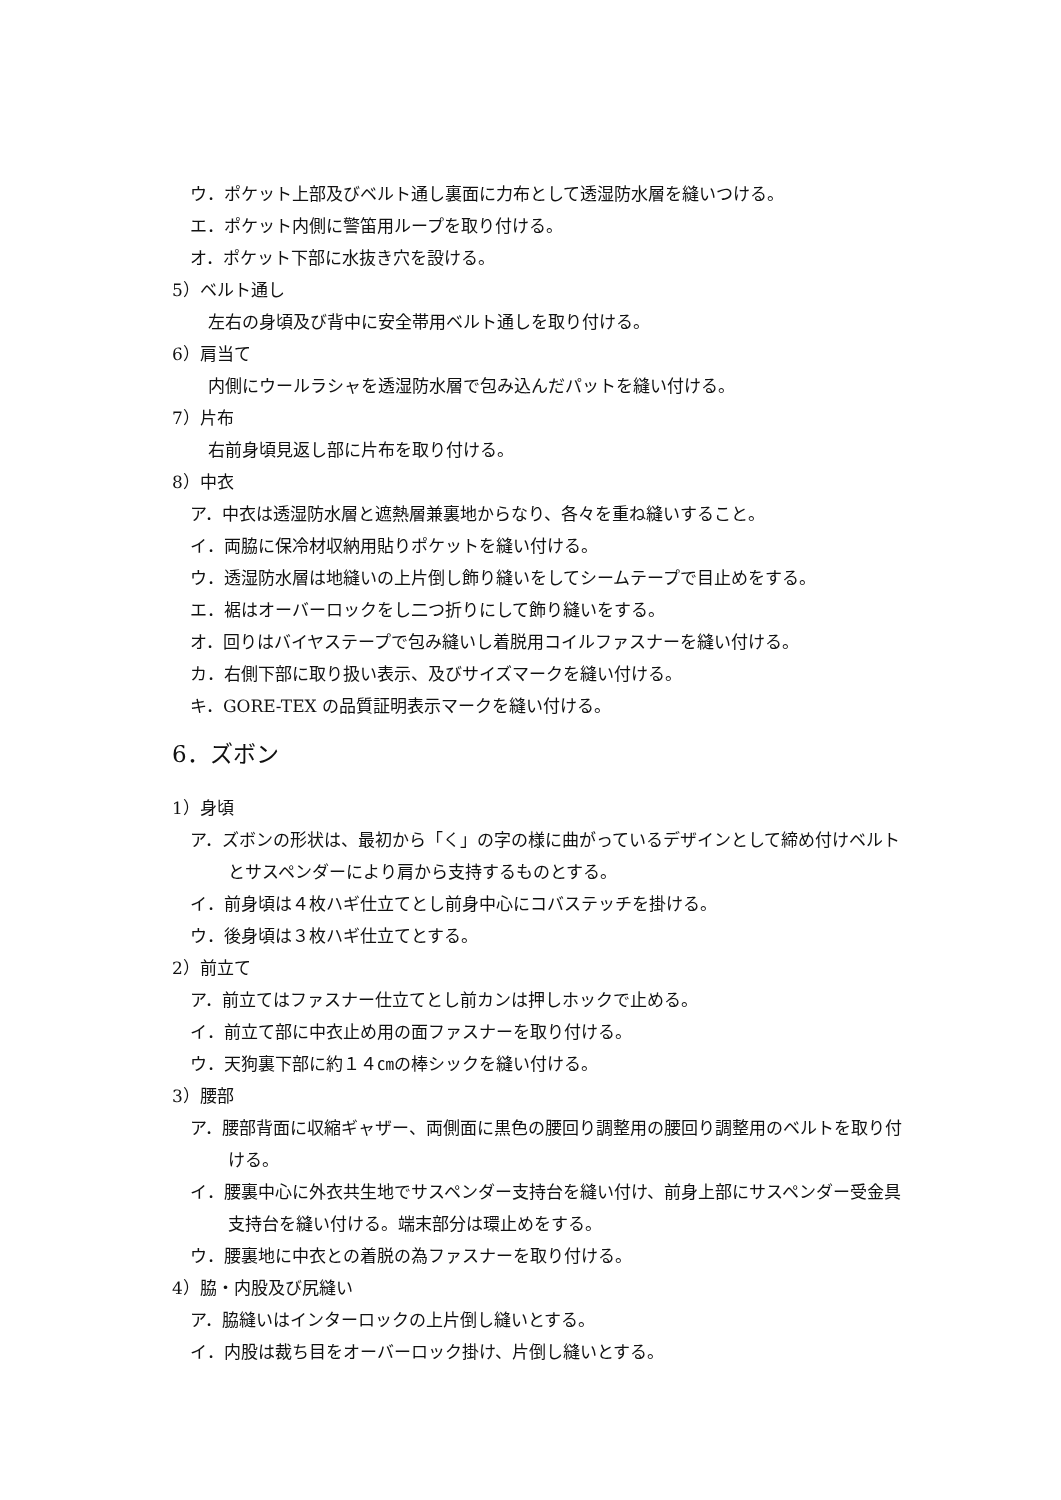ウ．ポケット上部及びベルト通し裏面に力布として透湿防水層を縫いつける。
エ．ポケット内側に警笛用ループを取り付ける。
オ．ポケット下部に水抜き穴を設ける。
5）ベルト通し
左右の身頃及び背中に安全帯用ベルト通しを取り付ける。
6）肩当て
内側にウールラシャを透湿防水層で包み込んだパットを縫い付ける。
7）片布
右前身頃見返し部に片布を取り付ける。
8）中衣
ア．中衣は透湿防水層と遮熱層兼裏地からなり、各々を重ね縫いすること。
イ．両脇に保冷材収納用貼りポケットを縫い付ける。
ウ．透湿防水層は地縫いの上片倒し飾り縫いをしてシームテープで目止めをする。
エ．裾はオーバーロックをし二つ折りにして飾り縫いをする。
オ．回りはバイヤステープで包み縫いし着脱用コイルファスナーを縫い付ける。
カ．右側下部に取り扱い表示、及びサイズマークを縫い付ける。
キ．GORE‐TEX の品質証明表示マークを縫い付ける。
6．ズボン
1）身頃
ア．ズボンの形状は、最初から「く」の字の様に曲がっているデザインとして締め付けベルトとサスペンダーにより肩から支持するものとする。
イ．前身頃は４枚ハギ仕立てとし前身中心にコバステッチを掛ける。
ウ．後身頃は３枚ハギ仕立てとする。
2）前立て
ア．前立てはファスナー仕立てとし前カンは押しホックで止める。
イ．前立て部に中衣止め用の面ファスナーを取り付ける。
ウ．天狗裏下部に約１４㎝の棒シックを縫い付ける。
3）腰部
ア．腰部背面に収縮ギャザー、両側面に黒色の腰回り調整用の腰回り調整用のベルトを取り付ける。
イ．腰裏中心に外衣共生地でサスペンダー支持台を縫い付け、前身上部にサスペンダー受金具支持台を縫い付ける。端末部分は環止めをする。
ウ．腰裏地に中衣との着脱の為ファスナーを取り付ける。
4）脇・内股及び尻縫い
ア．脇縫いはインターロックの上片倒し縫いとする。
イ．内股は裁ち目をオーバーロック掛け、片倒し縫いとする。